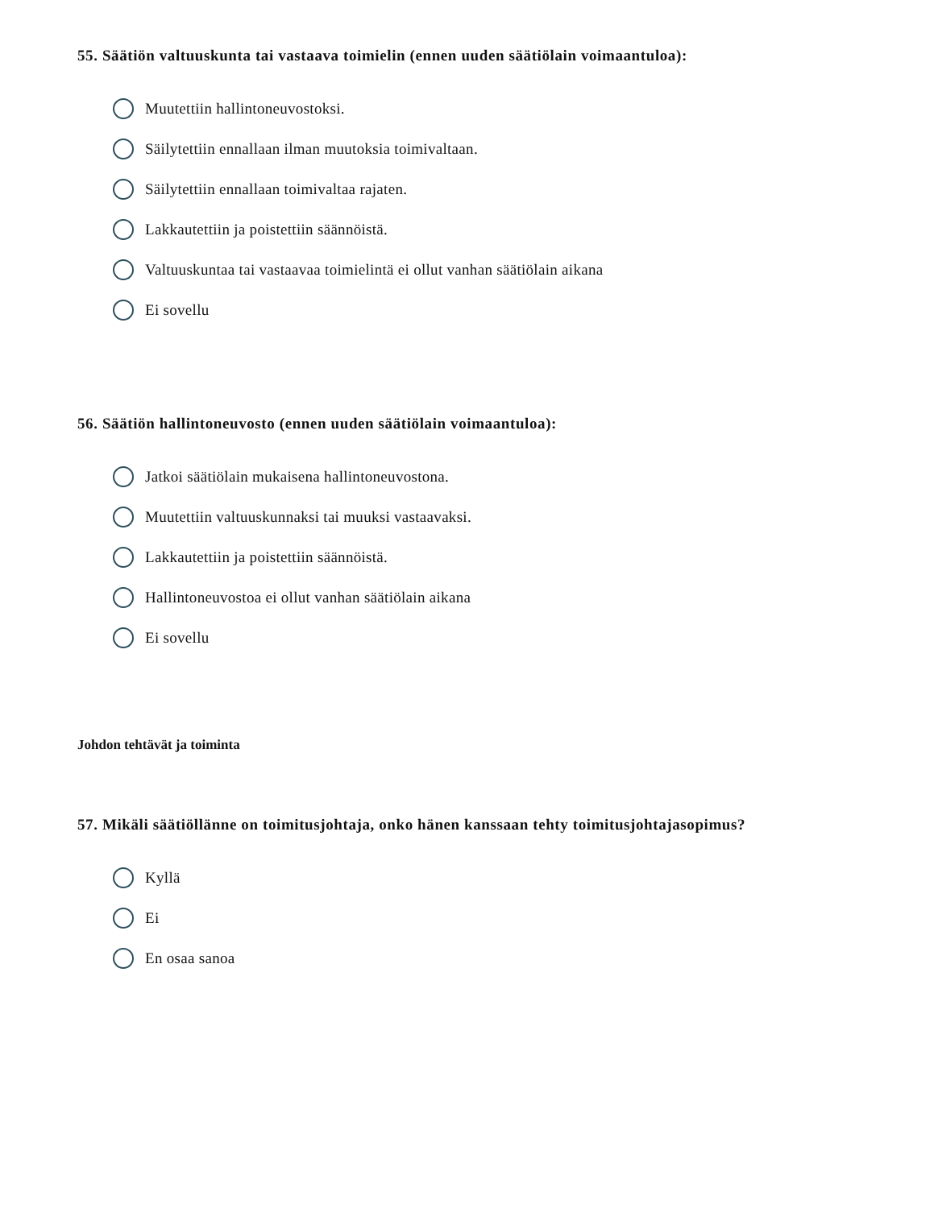55. Säätiön valtuuskunta tai vastaava toimielin (ennen uuden säätiölain voimaantuloa):
Muutettiin hallintoneuvostoksi.
Säilytettiin ennallaan ilman muutoksia toimivaltaan.
Säilytettiin ennallaan toimivaltaa rajaten.
Lakkautettiin ja poistettiin säännöistä.
Valtuuskuntaa tai vastaavaa toimielintä ei ollut vanhan säätiölain aikana
Ei sovellu
56. Säätiön hallintoneuvosto (ennen uuden säätiölain voimaantuloa):
Jatkoi säätiölain mukaisena hallintoneuvostona.
Muutettiin valtuuskunnaksi tai muuksi vastaavaksi.
Lakkautettiin ja poistettiin säännöistä.
Hallintoneuvostoa ei ollut vanhan säätiölain aikana
Ei sovellu
Johdon tehtävät ja toiminta
57. Mikäli säätiöllänne on toimitusjohtaja, onko hänen kanssaan tehty toimitusjohtajasopimus?
Kyllä
Ei
En osaa sanoa